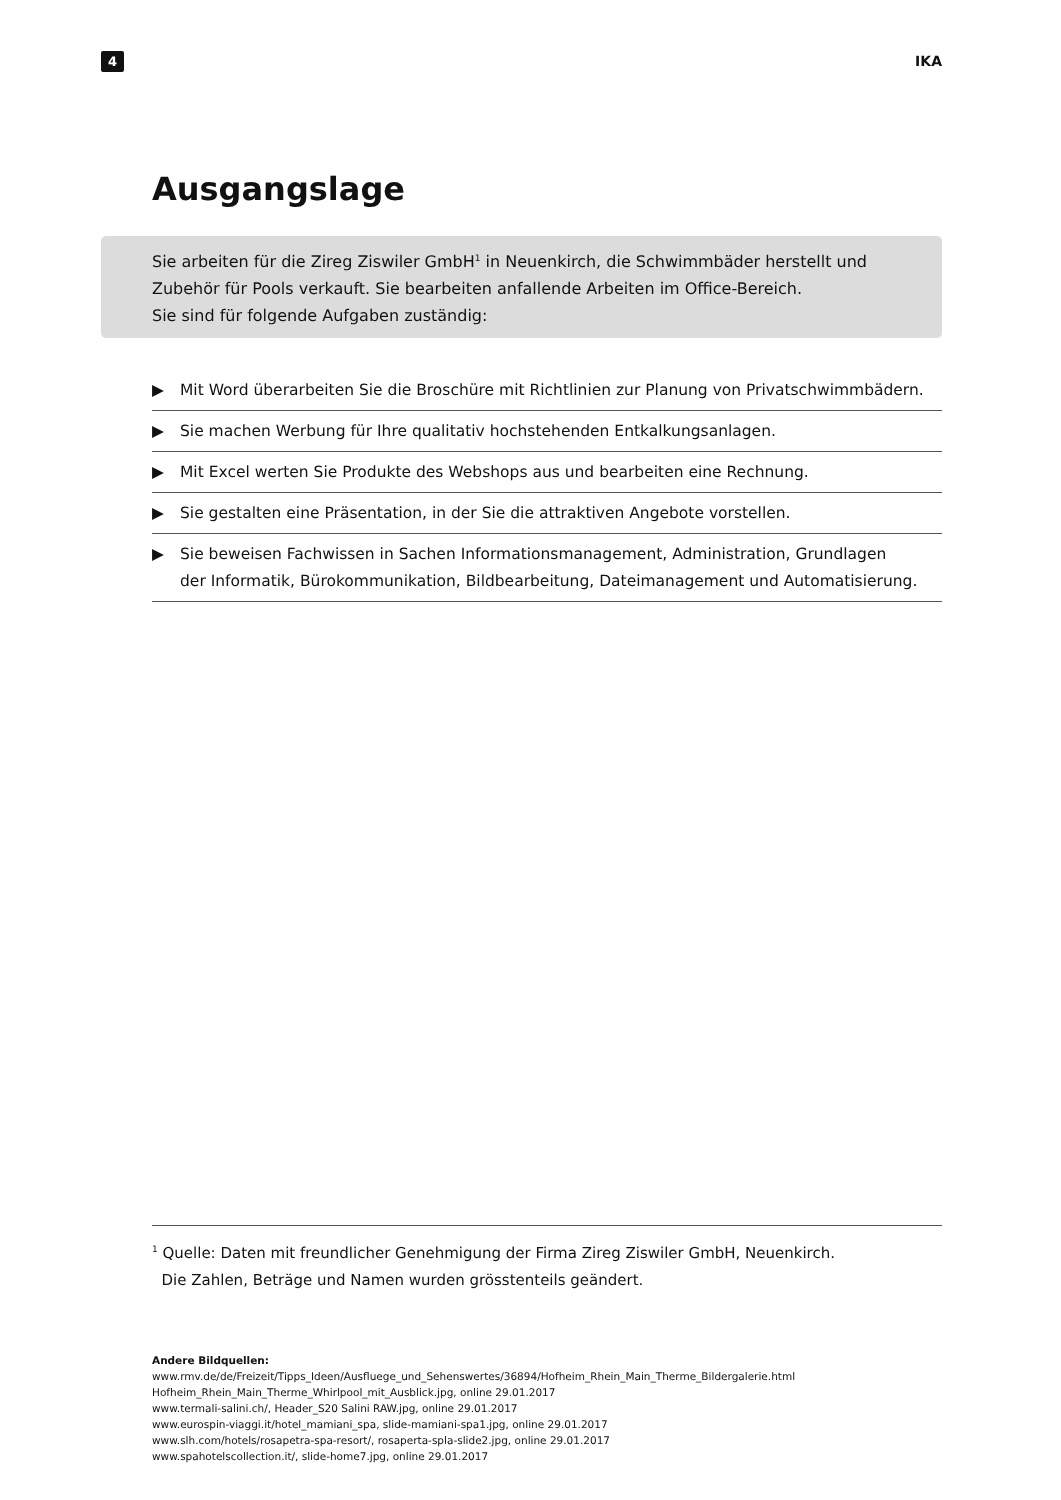4
IKA
Ausgangslage
Sie arbeiten für die Zireg Ziswiler GmbH<sup>1</sup> in Neuenkirch, die Schwimmbäder herstellt und
Zubehör für Pools verkauft. Sie bearbeiten anfallende Arbeiten im Office-Bereich.
Sie sind für folgende Aufgaben zuständig:
▶ Mit Word überarbeiten Sie die Broschüre mit Richtlinien zur Planung von Privatschwimmbädern.
▶ Sie machen Werbung für Ihre qualitativ hochstehenden Entkalkungsanlagen.
▶ Mit Excel werten Sie Produkte des Webshops aus und bearbeiten eine Rechnung.
▶ Sie gestalten eine Präsentation, in der Sie die attraktiven Angebote vorstellen.
▶ Sie beweisen Fachwissen in Sachen Informationsmanagement, Administration, Grundlagen
der Informatik, Bürokommunikation, Bildbearbeitung, Dateimanagement und Automatisierung.
<sup>1</sup> Quelle: Daten mit freundlicher Genehmigung der Firma Zireg Ziswiler GmbH, Neuenkirch.
Die Zahlen, Beträge und Namen wurden grösstenteils geändert.
Andere Bildquellen:
www.rmv.de/de/Freizeit/Tipps_Ideen/Ausfluege_und_Sehenswertes/36894/Hofheim_Rhein_Main_Therme_Bildergalerie.html
Hofheim_Rhein_Main_Therme_Whirlpool_mit_Ausblick.jpg, online 29.01.2017
www.termali-salini.ch/, Header_S20 Salini RAW.jpg, online 29.01.2017
www.eurospin-viaggi.it/hotel_mamiani_spa, slide-mamiani-spa1.jpg, online 29.01.2017
www.slh.com/hotels/rosapetra-spa-resort/, rosaperta-spla-slide2.jpg, online 29.01.2017
www.spahotelscollection.it/, slide-home7.jpg, online 29.01.2017